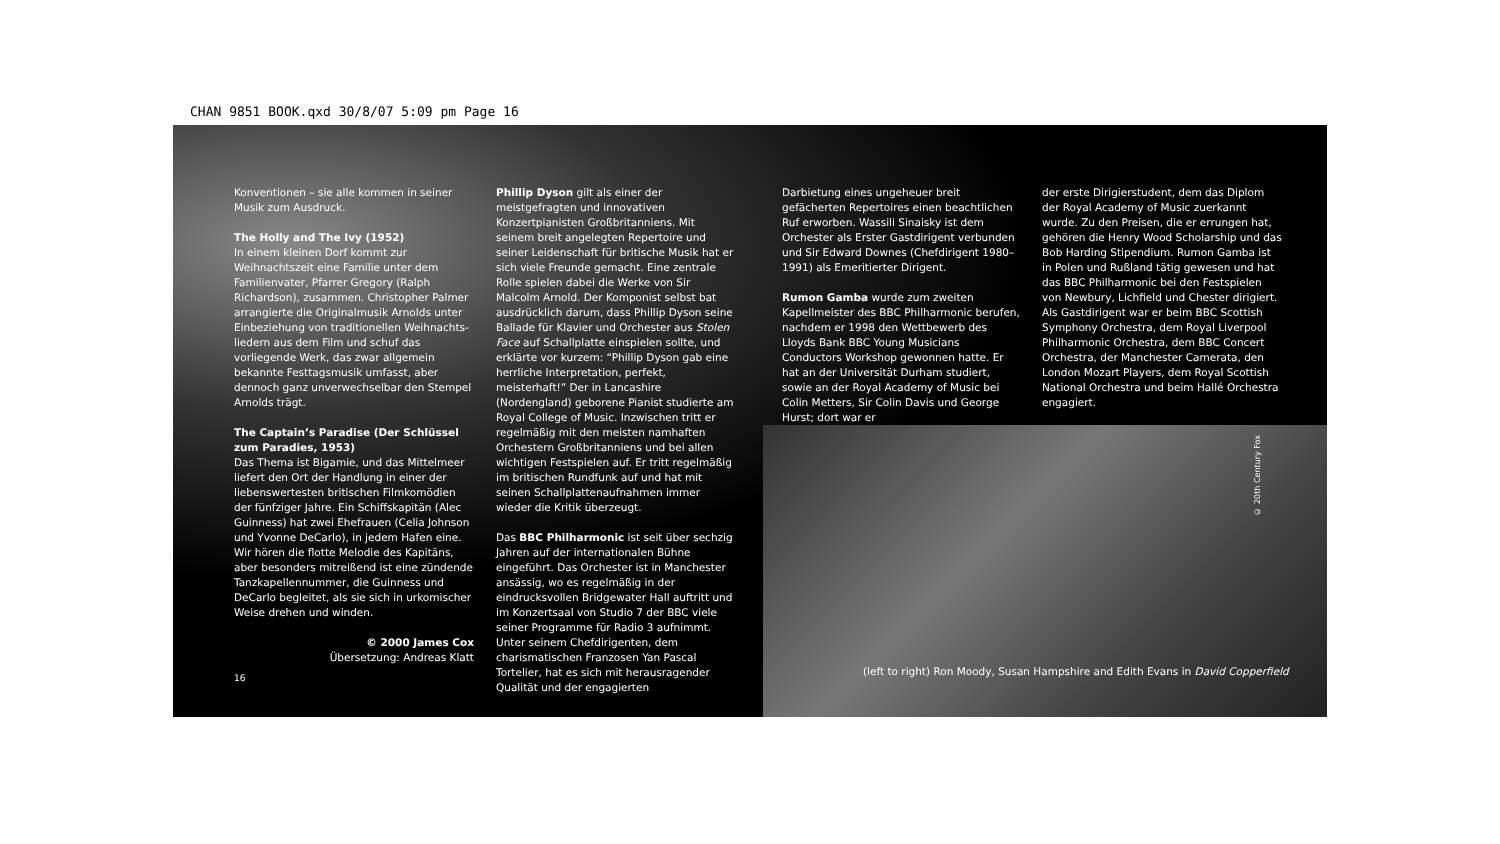CHAN 9851 BOOK.qxd 30/8/07 5:09 pm Page 16
Konventionen – sie alle kommen in seiner Musik zum Ausdruck.
The Holly and The Ivy (1952)
In einem kleinen Dorf kommt zur Weihnachtszeit eine Familie unter dem Familienvater, Pfarrer Gregory (Ralph Richardson), zusammen. Christopher Palmer arrangierte die Originalmusik Arnolds unter Einbeziehung von traditionellen Weihnachts­liedern aus dem Film und schuf das vorliegende Werk, das zwar allgemein bekannte Festtagsmusik umfasst, aber dennoch ganz unverwechselbar den Stempel Arnolds trägt.
The Captain’s Paradise (Der Schlüssel zum Paradies, 1953)
Das Thema ist Bigamie, und das Mittelmeer liefert den Ort der Handlung in einer der liebenswertesten britischen Filmkomödien der fünfziger Jahre. Ein Schiffskapitän (Alec Guinness) hat zwei Ehefrauen (Celia Johnson und Yvonne DeCarlo), in jedem Hafen eine. Wir hören die flotte Melodie des Kapitäns, aber besonders mitreißend ist eine zündende Tanzkapellennummer, die Guinness und DeCarlo begleitet, als sie sich in urkomischer Weise drehen und winden.
© 2000 James Cox
Übersetzung: Andreas Klatt
Phillip Dyson gilt als einer der meistgefragten und innovativen Konzertpianisten Großbritanniens. Mit seinem breit angelegten Repertoire und seiner Leidenschaft für britische Musik hat er sich viele Freunde gemacht. Eine zentrale Rolle spielen dabei die Werke von Sir Malcolm Arnold. Der Komponist selbst bat ausdrücklich darum, dass Phillip Dyson seine Ballade für Klavier und Orchester aus Stolen Face auf Schallplatte einspielen sollte, und erklärte vor kurzem: “Phillip Dyson gab eine herrliche Interpretation, perfekt, meisterhaft!” Der in Lancashire (Nordengland) geborene Pianist studierte am Royal College of Music. Inzwischen tritt er regelmäßig mit den meisten namhaften Orchestern Großbritanniens und bei allen wichtigen Festspielen auf. Er tritt regelmäßig im britischen Rundfunk auf und hat mit seinen Schallplattenaufnahmen immer wieder die Kritik überzeugt.
Das BBC Philharmonic ist seit über sechzig Jahren auf der internationalen Bühne eingeführt. Das Orchester ist in Manchester ansässig, wo es regelmäßig in der eindrucksvollen Bridgewater Hall auftritt und im Konzertsaal von Studio 7 der BBC viele seiner Programme für Radio 3 aufnimmt. Unter seinem Chefdirigenten, dem charismatischen Franzosen Yan Pascal Tortelier, hat es sich mit herausragender Qualität und der engagierten
Darbietung eines ungeheuer breit gefächerten Repertoires einen beachtlichen Ruf erworben. Wassili Sinaisky ist dem Orchester als Erster Gastdirigent verbunden und Sir Edward Downes (Chefdirigent 1980–1991) als Emeritierter Dirigent.
Rumon Gamba wurde zum zweiten Kapellmeister des BBC Philharmonic berufen, nachdem er 1998 den Wettbewerb des Lloyds Bank BBC Young Musicians Conductors Workshop gewonnen hatte. Er hat an der Universität Durham studiert, sowie an der Royal Academy of Music bei Colin Metters, Sir Colin Davis und George Hurst; dort war er
der erste Dirigierstudent, dem das Diplom der Royal Academy of Music zuerkannt wurde. Zu den Preisen, die er errungen hat, gehören die Henry Wood Scholarship und das Bob Harding Stipendium. Rumon Gamba ist in Polen und Rußland tätig gewesen und hat das BBC Philharmonic bei den Festspielen von Newbury, Lichfield und Chester dirigiert. Als Gastdirigent war er beim BBC Scottish Symphony Orchestra, dem Royal Liverpool Philharmonic Orchestra, dem BBC Concert Orchestra, der Manchester Camerata, den London Mozart Players, dem Royal Scottish National Orchestra und beim Hallé Orchestra engagiert.
© 20th Century Fox
(left to right) Ron Moody, Susan Hampshire and Edith Evans in David Copperfield
16